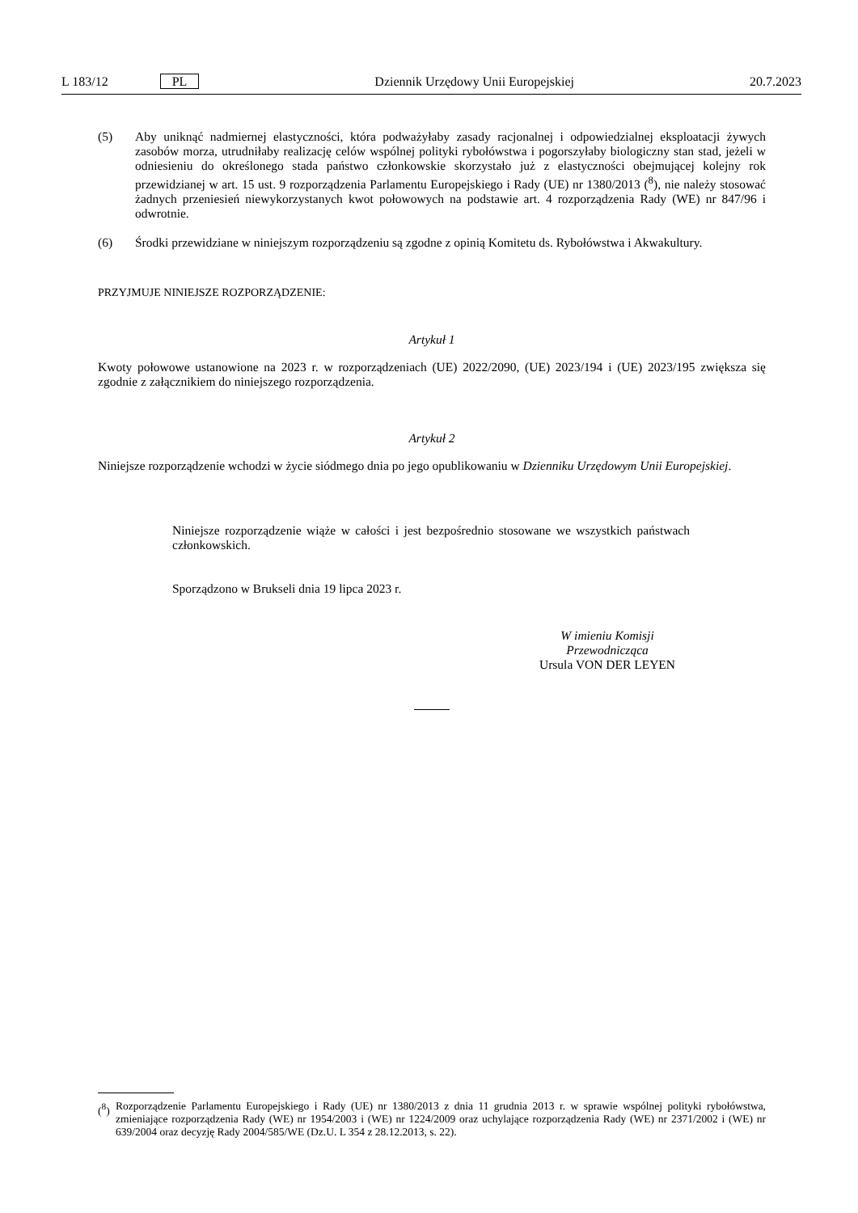L 183/12 PL Dziennik Urzędowy Unii Europejskiej 20.7.2023
(5) Aby uniknąć nadmiernej elastyczności, która podważyłaby zasady racjonalnej i odpowiedzialnej eksploatacji żywych zasobów morza, utrudniłaby realizację celów wspólnej polityki rybołówstwa i pogorszyłaby biologiczny stan stad, jeżeli w odniesieniu do określonego stada państwo członkowskie skorzystało już z elastyczności obejmującej kolejny rok przewidzianej w art. 15 ust. 9 rozporządzenia Parlamentu Europejskiego i Rady (UE) nr 1380/2013 (<sup>8</sup>), nie należy stosować żadnych przeniesień niewykorzystanych kwot połowowych na podstawie art. 4 rozporządzenia Rady (WE) nr 847/96 i odwrotnie.
(6) Środki przewidziane w niniejszym rozporządzeniu są zgodne z opinią Komitetu ds. Rybołówstwa i Akwakultury.
PRZYJMUJE NINIEJSZE ROZPORZĄDZENIE:
Artykuł 1
Kwoty połowowe ustanowione na 2023 r. w rozporządzeniach (UE) 2022/2090, (UE) 2023/194 i (UE) 2023/195 zwiększa się zgodnie z załącznikiem do niniejszego rozporządzenia.
Artykuł 2
Niniejsze rozporządzenie wchodzi w życie siódmego dnia po jego opublikowaniu w Dzienniku Urzędowym Unii Europejskiej.
Niniejsze rozporządzenie wiąże w całości i jest bezpośrednio stosowane we wszystkich państwach członkowskich.
Sporządzono w Brukseli dnia 19 lipca 2023 r.
W imieniu Komisji
Przewodnicząca
Ursula VON DER LEYEN
(<sup>8</sup>)
Rozporządzenie Parlamentu Europejskiego i Rady (UE) nr 1380/2013 z dnia 11 grudnia 2013 r. w sprawie wspólnej polityki rybołówstwa, zmieniające rozporządzenia Rady (WE) nr 1954/2003 i (WE) nr 1224/2009 oraz uchylające rozporządzenia Rady (WE) nr 2371/2002 i (WE) nr 639/2004 oraz decyzję Rady 2004/585/WE (Dz.U. L 354 z 28.12.2013, s. 22).